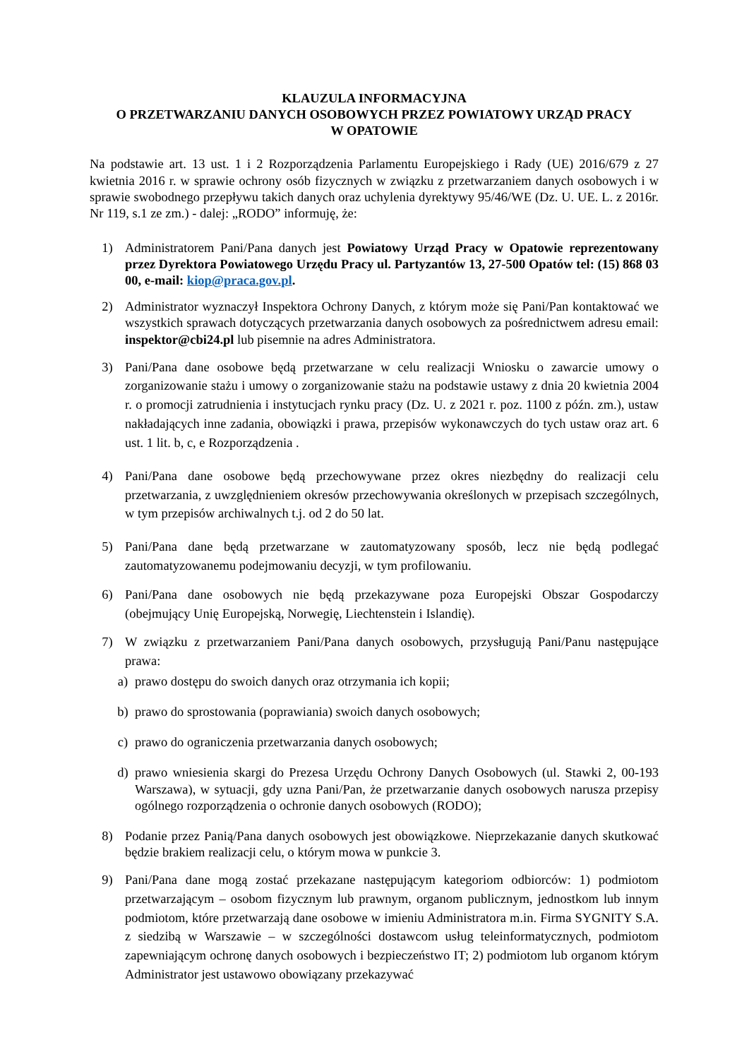KLAUZULA INFORMACYJNA
O PRZETWARZANIU DANYCH OSOBOWYCH PRZEZ POWIATOWY URZĄD PRACY
W OPATOWIE
Na podstawie art. 13 ust. 1 i 2 Rozporządzenia Parlamentu Europejskiego i Rady (UE) 2016/679 z 27 kwietnia 2016 r. w sprawie ochrony osób fizycznych w związku z przetwarzaniem danych osobowych i w sprawie swobodnego przepływu takich danych oraz uchylenia dyrektywy 95/46/WE (Dz. U. UE. L. z 2016r. Nr 119, s.1 ze zm.) - dalej: „RODO” informuję, że:
1) Administratorem Pani/Pana danych jest Powiatowy Urząd Pracy w Opatowie reprezentowany przez Dyrektora Powiatowego Urzędu Pracy ul. Partyzantów 13, 27-500 Opatów tel: (15) 868 03 00, e-mail: kiop@praca.gov.pl.
2) Administrator wyznaczył Inspektora Ochrony Danych, z którym może się Pani/Pan kontaktować we wszystkich sprawach dotyczących przetwarzania danych osobowych za pośrednictwem adresu email: inspektor@cbi24.pl lub pisemnie na adres Administratora.
3) Pani/Pana dane osobowe będą przetwarzane w celu realizacji Wniosku o zawarcie umowy o zorganizowanie stażu i umowy o zorganizowanie stażu na podstawie ustawy z dnia 20 kwietnia 2004 r. o promocji zatrudnienia i instytucjach rynku pracy (Dz. U. z 2021 r. poz. 1100 z późn. zm.), ustaw nakładających inne zadania, obowiązki i prawa, przepisów wykonawczych do tych ustaw oraz art. 6 ust. 1 lit. b, c, e Rozporządzenia .
4) Pani/Pana dane osobowe będą przechowywane przez okres niezbędny do realizacji celu przetwarzania, z uwzględnieniem okresów przechowywania określonych w przepisach szczególnych, w tym przepisów archiwalnych t.j. od 2 do 50 lat.
5) Pani/Pana dane będą przetwarzane w zautomatyzowany sposób, lecz nie będą podlegać zautomatyzowanemu podejmowaniu decyzji, w tym profilowaniu.
6) Pani/Pana dane osobowych nie będą przekazywane poza Europejski Obszar Gospodarczy (obejmujący Unię Europejską, Norwegię, Liechtenstein i Islandię).
7) W związku z przetwarzaniem Pani/Pana danych osobowych, przysługują Pani/Panu następujące prawa:
a) prawo dostępu do swoich danych oraz otrzymania ich kopii;
b) prawo do sprostowania (poprawiania) swoich danych osobowych;
c) prawo do ograniczenia przetwarzania danych osobowych;
d) prawo wniesienia skargi do Prezesa Urzędu Ochrony Danych Osobowych (ul. Stawki 2, 00-193 Warszawa), w sytuacji, gdy uzna Pani/Pan, że przetwarzanie danych osobowych narusza przepisy ogólnego rozporządzenia o ochronie danych osobowych (RODO);
8) Podanie przez Panią/Pana danych osobowych jest obowiązkowe. Nieprzekazanie danych skutkować będzie brakiem realizacji celu, o którym mowa w punkcie 3.
9) Pani/Pana dane mogą zostać przekazane następującym kategoriom odbiorców: 1) podmiotom przetwarzającym – osobom fizycznym lub prawnym, organom publicznym, jednostkom lub innym podmiotom, które przetwarzają dane osobowe w imieniu Administratora m.in. Firma SYGNITY S.A. z siedzibą w Warszawie – w szczególności dostawcom usług teleinformatycznych, podmiotom zapewniającym ochronę danych osobowych i bezpieczeństwo IT; 2) podmiotom lub organom którym Administrator jest ustawowo obowiązany przekazywać